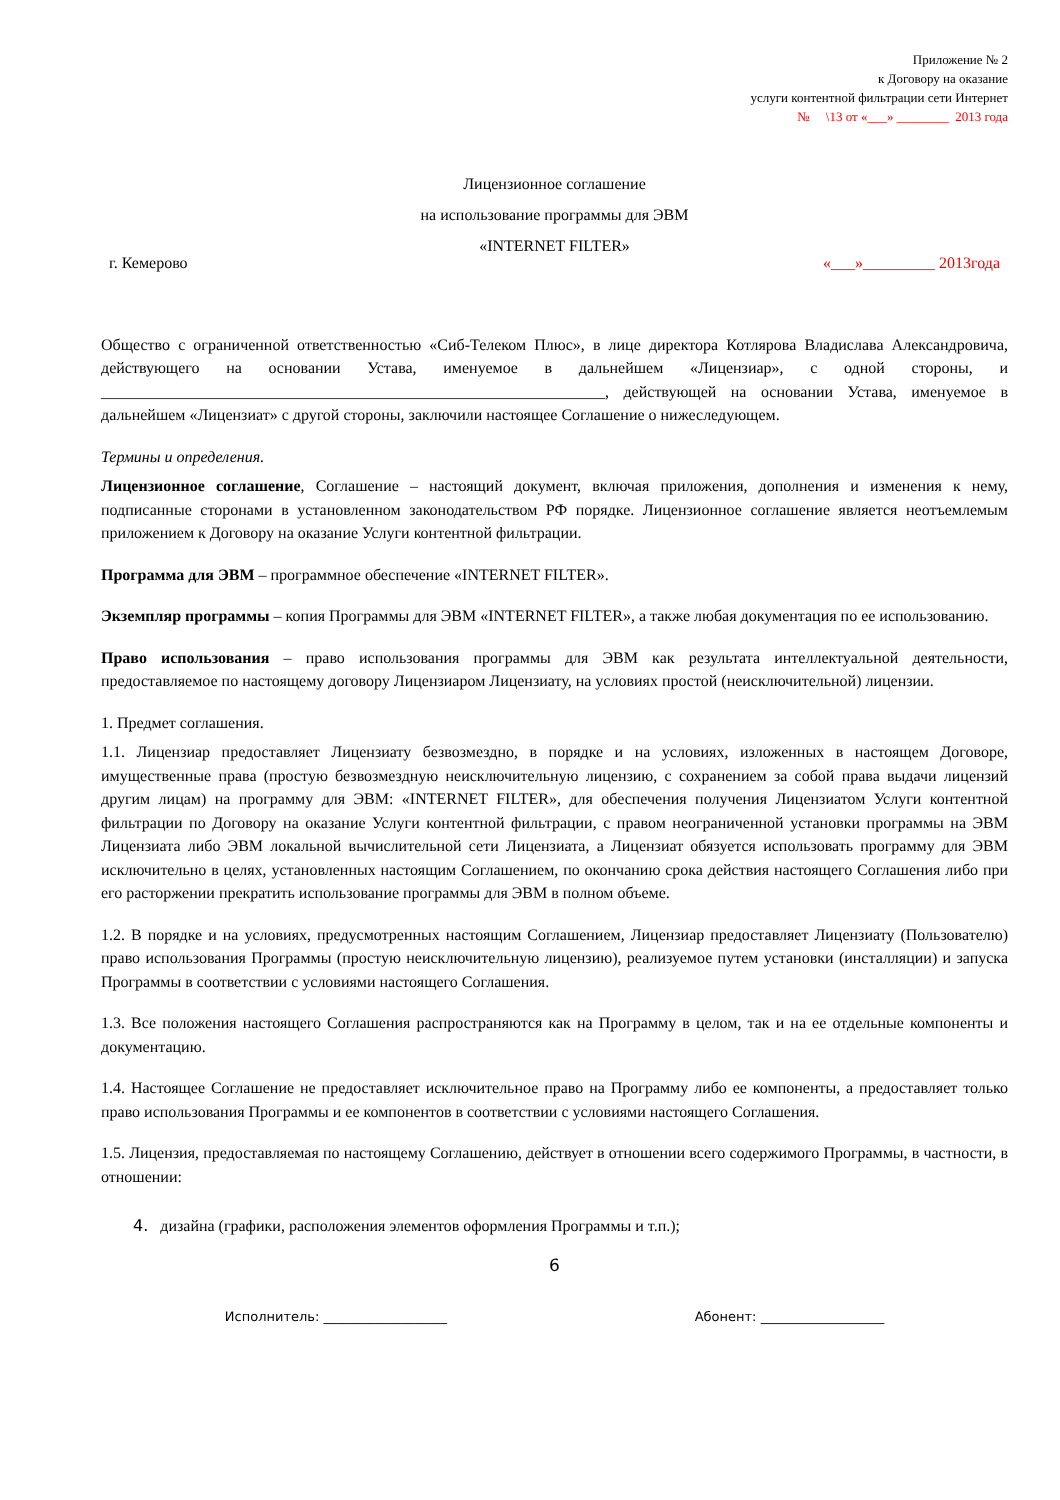Приложение № 2
к Договору на оказание
услуги контентной фильтрации сети Интернет
№ \13 от «___» ________ 2013 года
Лицензионное соглашение
на использование программы для ЭВМ
«INTERNET FILTER»
г. Кемерово «___»_________ 2013года
Общество с ограниченной ответственностью «Сиб-Телеком Плюс», в лице директора Котлярова Владислава Александровича, действующего на основании Устава, именуемое в дальнейшем «Лицензиар», с одной стороны, и _______________________________________________________________, действующей на основании Устава, именуемое в дальнейшем «Лицензиат» с другой стороны, заключили настоящее Соглашение о нижеследующем.
Термины и определения.
Лицензионное соглашение, Соглашение – настоящий документ, включая приложения, дополнения и изменения к нему, подписанные сторонами в установленном законодательством РФ порядке. Лицензионное соглашение является неотъемлемым приложением к Договору на оказание Услуги контентной фильтрации.
Программа для ЭВМ – программное обеспечение «INTERNET FILTER».
Экземпляр программы – копия Программы для ЭВМ «INTERNET FILTER», а также любая документация по ее использованию.
Право использования – право использования программы для ЭВМ как результата интеллектуальной деятельности, предоставляемое по настоящему договору Лицензиаром Лицензиату, на условиях простой (неисключительной) лицензии.
1. Предмет соглашения.
1.1. Лицензиар предоставляет Лицензиату безвозмездно, в порядке и на условиях, изложенных в настоящем Договоре, имущественные права (простую безвозмездную неисключительную лицензию, с сохранением за собой права выдачи лицензий другим лицам) на программу для ЭВМ: «INTERNET FILTER», для обеспечения получения Лицензиатом Услуги контентной фильтрации по Договору на оказание Услуги контентной фильтрации, с правом неограниченной установки программы на ЭВМ Лицензиата либо ЭВМ локальной вычислительной сети Лицензиата, а Лицензиат обязуется использовать программу для ЭВМ исключительно в целях, установленных настоящим Соглашением, по окончанию срока действия настоящего Соглашения либо при его расторжении прекратить использование программы для ЭВМ в полном объеме.
1.2. В порядке и на условиях, предусмотренных настоящим Соглашением, Лицензиар предоставляет Лицензиату (Пользователю) право использования Программы (простую неисключительную лицензию), реализуемое путем установки (инсталляции) и запуска Программы в соответствии с условиями настоящего Соглашения.
1.3. Все положения настоящего Соглашения распространяются как на Программу в целом, так и на ее отдельные компоненты и документацию.
1.4. Настоящее Соглашение не предоставляет исключительное право на Программу либо ее компоненты, а предоставляет только право использования Программы и ее компонентов в соответствии с условиями настоящего Соглашения.
1.5. Лицензия, предоставляемая по настоящему Соглашению, действует в отношении всего содержимого Программы, в частности, в отношении:
4. дизайна (графики, расположения элементов оформления Программы и т.п.);
6
Исполнитель: ___________________ Абонент: ___________________